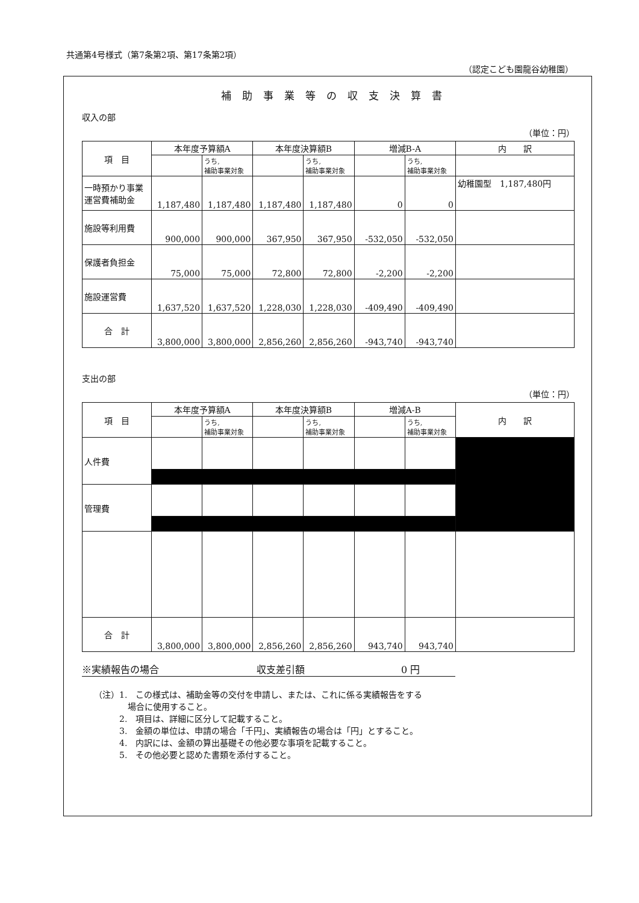共通第4号様式（第7条第2項、第17条第2項）
（認定こども園龍谷幼稚園）
補助事業等の収支決算書
収入の部
（単位：円）
| 項 目 | 本年度予算額A | | 本年度決算額B | | 増減B-A | | 内 訳 |
| --- | --- | --- | --- | --- | --- | --- | --- |
| | | うち, 補助事業対象 | | うち, 補助事業対象 | | うち, 補助事業対象 | |
| 一時預かり事業運営費補助金 | 1,187,480 | 1,187,480 | 1,187,480 | 1,187,480 | 0 | 0 | 幼稚園型 1,187,480円 |
| 施設等利用費 | 900,000 | 900,000 | 367,950 | 367,950 | -532,050 | -532,050 | |
| 保護者負担金 | 75,000 | 75,000 | 72,800 | 72,800 | -2,200 | -2,200 | |
| 施設運営費 | 1,637,520 | 1,637,520 | 1,228,030 | 1,228,030 | -409,490 | -409,490 | |
| 合 計 | 3,800,000 | 3,800,000 | 2,856,260 | 2,856,260 | -943,740 | -943,740 | |
支出の部
（単位：円）
| 項 目 | 本年度予算額A | | 本年度決算額B | | 増減A-B | | 内 訳 |
| --- | --- | --- | --- | --- | --- | --- | --- |
| | | うち, 補助事業対象 | | うち, 補助事業対象 | | うち, 補助事業対象 | |
| 人件費 | | | | | | | |
| 管理費 | | | | | | | |
| 合 計 | 3,800,000 | 3,800,000 | 2,856,260 | 2,856,260 | 943,740 | 943,740 | |
※実績報告の場合 収支差引額 0 円
（注）1.　この様式は、補助金等の交付を申請し、または、これに係る実績報告をする
　　　　場合に使用すること。
　　　2.　項目は、詳細に区分して記載すること。
　　　3.　金額の単位は、申請の場合「千円」、実績報告の場合は「円」とすること。
　　　4.　内訳には、金額の算出基礎その他必要な事項を記載すること。
　　　5.　その他必要と認めた書類を添付すること。